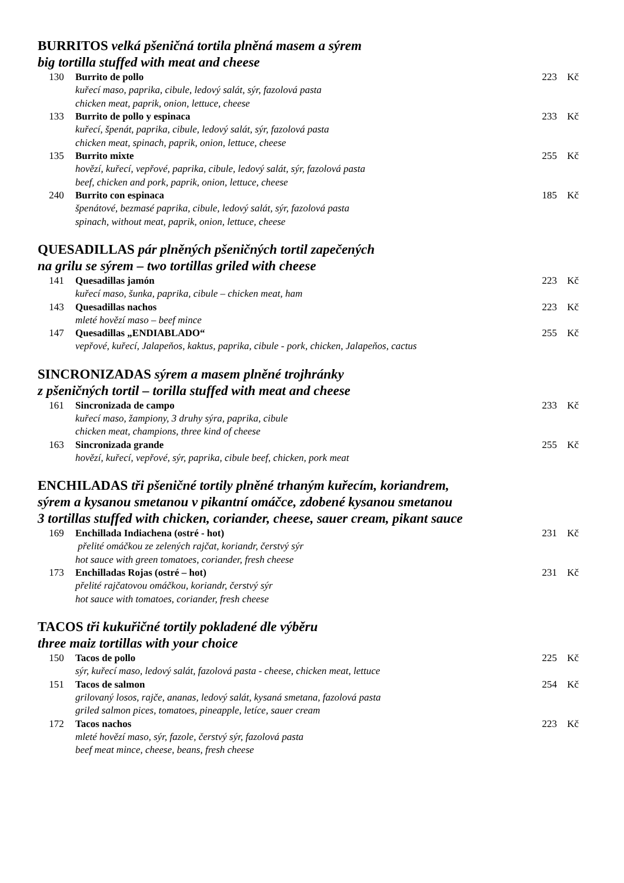BURRITOS velká pšeničná tortila plněná masem a sýrem
big tortilla stuffed with meat and cheese
130 Burrito de pollo 223 Kč
kuřecí maso, paprika, cibule, ledový salát, sýr, fazolová pasta
chicken meat, paprik, onion, lettuce, cheese
133 Burrito de pollo y espinaca 233 Kč
kuřecí, špenát, paprika, cibule, ledový salát, sýr, fazolová pasta
chicken meat, spinach, paprik, onion, lettuce, cheese
135 Burrito mixte 255 Kč
hovězí, kuřecí, vepřové, paprika, cibule, ledový salát, sýr, fazolová pasta
beef, chicken and pork, paprik, onion, lettuce, cheese
240 Burrito con espinaca 185 Kč
špenátové, bezmasé paprika, cibule, ledový salát, sýr, fazolová pasta
spinach, without meat, paprik, onion, lettuce, cheese
QUESADILLAS pár plněných pšeničných tortil zapečených
na grilu se sýrem – two tortillas griled with cheese
141 Quesadillas jamón 223 Kč
kuřecí maso, šunka, paprika, cibule – chicken meat, ham
143 Quesadillas nachos 223 Kč
mleté hovězí maso – beef mince
147 Quesadillas „ENDIABLADO“255 Kč
vepřové, kuřecí, Jalapeňos, kaktus, paprika, cibule - pork, chicken, Jalapeňos, cactus
SINCRONIZADAS sýrem a masem plněné trojhránky
z pšeničných tortil – torilla stuffed with meat and cheese
161 Sincronizada de campo 233 Kč
kuřecí maso, žampiony, 3 druhy sýra, paprika, cibule
chicken meat, champions, three kind of cheese
163 Sincronizada grande 255 Kč
hovězí, kuřecí, vepřové, sýr, paprika, cibule beef, chicken, pork meat
ENCHILADAS tři pšeničné tortily plněné trhaným kuřecím, koriandrem,
sýrem a kysanou smetanou v pikantní omáčce, zdobené kysanou smetanou
3 tortillas stuffed with chicken, coriander, cheese, sauer cream, pikant sauce
169 Enchillada Indiachena (ostré - hot) 231 Kč
přelité omáčkou ze zelených rajčat, koriandr, čerstvý sýr
hot sauce with green tomatoes, coriander, fresh cheese
173 Enchilladas Rojas (ostré – hot) 231 Kč
přelité rajčatovou omáčkou, koriandr, čerstvý sýr
hot sauce with tomatoes, coriander, fresh cheese
TACOS tři kukuřičné tortily pokladené dle výběru
three maiz tortillas with your choice
150 Tacos de pollo 225 Kč
sýr, kuřecí maso, ledový salát, fazolová pasta - cheese, chicken meat, lettuce
151 Tacos de salmon 254 Kč
grilovaný losos, rajče, ananas, ledový salát, kysaná smetana, fazolová pasta
griled salmon pices, tomatoes, pineapple, letíce, sauer cream
172 Tacos nachos 223 Kč
mleté hovězí maso, sýr, fazole, čerstvý sýr, fazolová pasta
beef meat mince, cheese, beans, fresh cheese